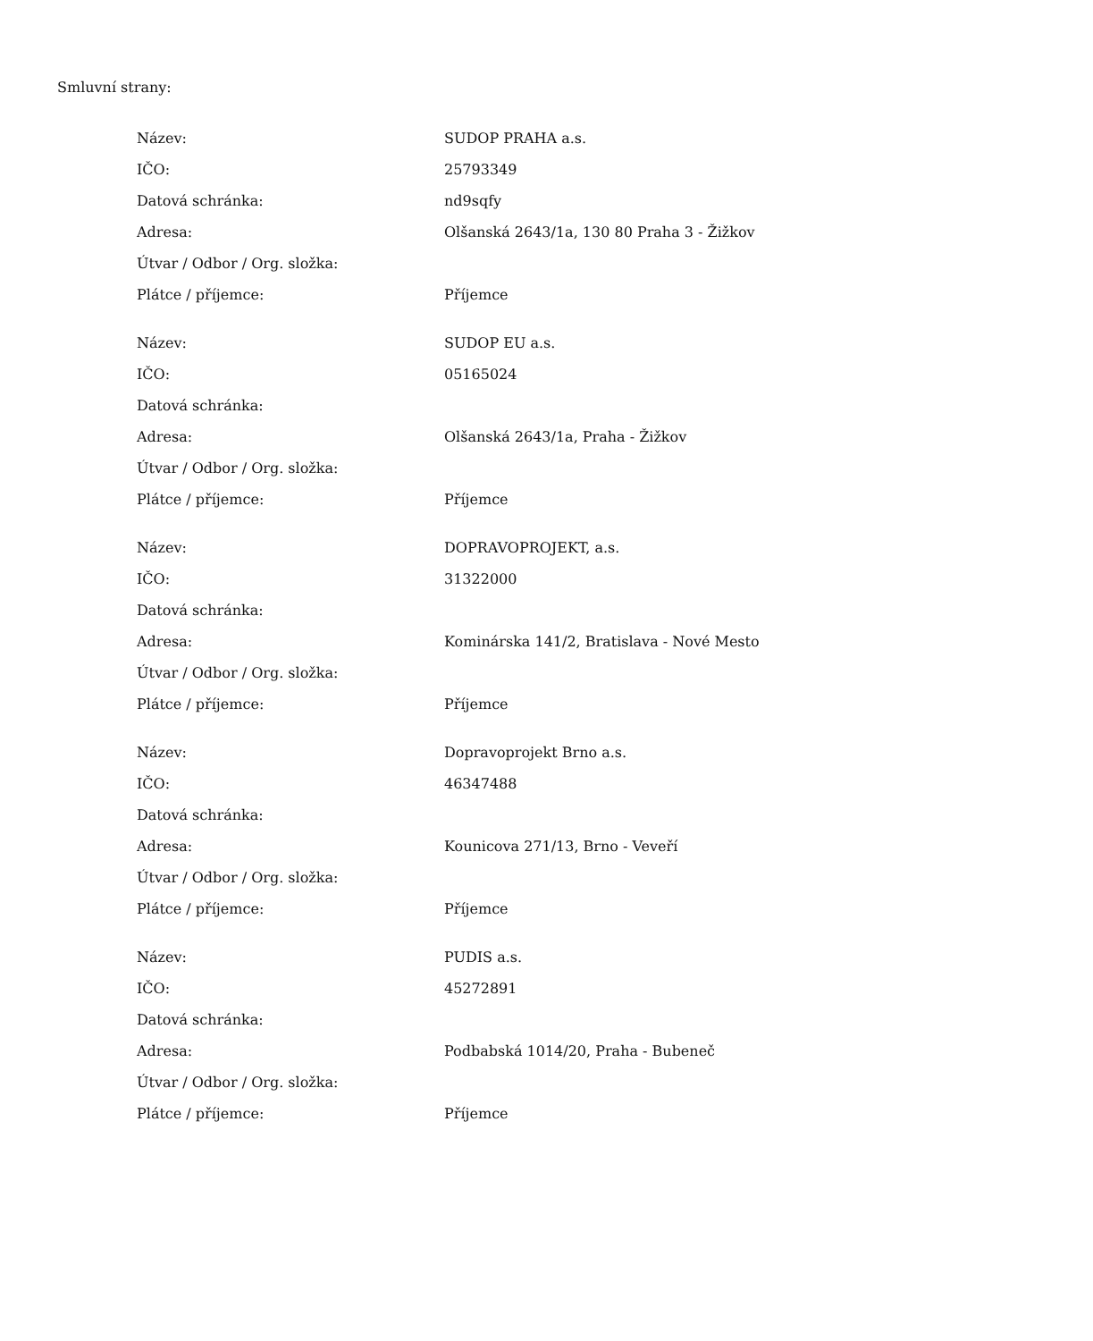Smluvní strany:
| Název: | SUDOP PRAHA a.s. |
| IČO: | 25793349 |
| Datová schránka: | nd9sqfy |
| Adresa: | Olšanská 2643/1a, 130 80 Praha 3 - Žižkov |
| Útvar / Odbor / Org. složka: | |
| Plátce / příjemce: | Příjemce |
| Název: | SUDOP EU a.s. |
| IČO: | 05165024 |
| Datová schránka: | |
| Adresa: | Olšanská 2643/1a, Praha - Žižkov |
| Útvar / Odbor / Org. složka: | |
| Plátce / příjemce: | Příjemce |
| Název: | DOPRAVOPROJEKT, a.s. |
| IČO: | 31322000 |
| Datová schránka: | |
| Adresa: | Kominárska 141/2, Bratislava - Nové Mesto |
| Útvar / Odbor / Org. složka: | |
| Plátce / příjemce: | Příjemce |
| Název: | Dopravoprojekt Brno a.s. |
| IČO: | 46347488 |
| Datová schránka: | |
| Adresa: | Kounicova 271/13, Brno - Veveří |
| Útvar / Odbor / Org. složka: | |
| Plátce / příjemce: | Příjemce |
| Název: | PUDIS a.s. |
| IČO: | 45272891 |
| Datová schránka: | |
| Adresa: | Podbabská 1014/20, Praha - Bubeneč |
| Útvar / Odbor / Org. složka: | |
| Plátce / příjemce: | Příjemce |